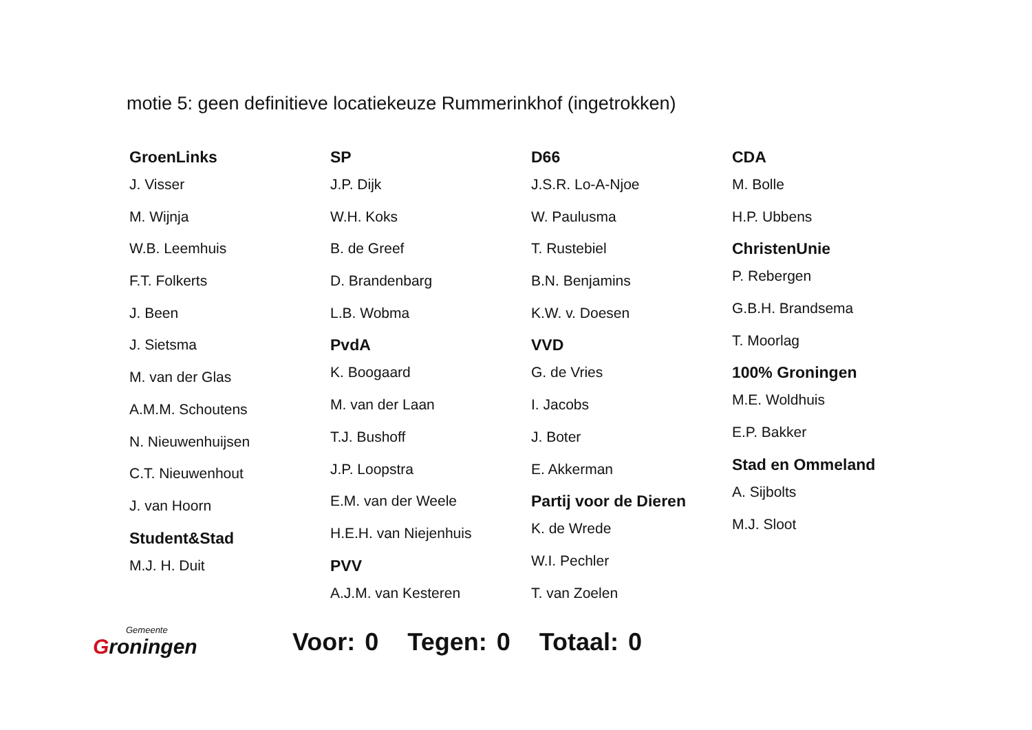motie 5: geen definitieve locatiekeuze Rummerinkhof (ingetrokken)
GroenLinks
J. Visser
M. Wijnja
W.B. Leemhuis
F.T. Folkerts
J. Been
J. Sietsma
M. van der Glas
A.M.M. Schoutens
N. Nieuwenhuijsen
C.T. Nieuwenhout
J. van Hoorn
Student&Stad
M.J. H. Duit
SP
J.P. Dijk
W.H. Koks
B. de Greef
D. Brandenbarg
L.B. Wobma
PvdA
K. Boogaard
M. van der Laan
T.J. Bushoff
J.P. Loopstra
E.M. van der Weele
H.E.H. van Niejenhuis
PVV
A.J.M. van Kesteren
D66
J.S.R. Lo-A-Njoe
W. Paulusma
T. Rustebiel
B.N. Benjamins
K.W. v. Doesen
VVD
G. de Vries
I. Jacobs
J. Boter
E. Akkerman
Partij voor de Dieren
K. de Wrede
W.I. Pechler
T. van Zoelen
CDA
M. Bolle
H.P. Ubbens
ChristenUnie
P. Rebergen
G.B.H. Brandsema
T. Moorlag
100% Groningen
M.E. Woldhuis
E.P. Bakker
Stad en Ommeland
A. Sijbolts
M.J. Sloot
Gemeente
Groningen
Voor: 0 Tegen: 0 Totaal: 0